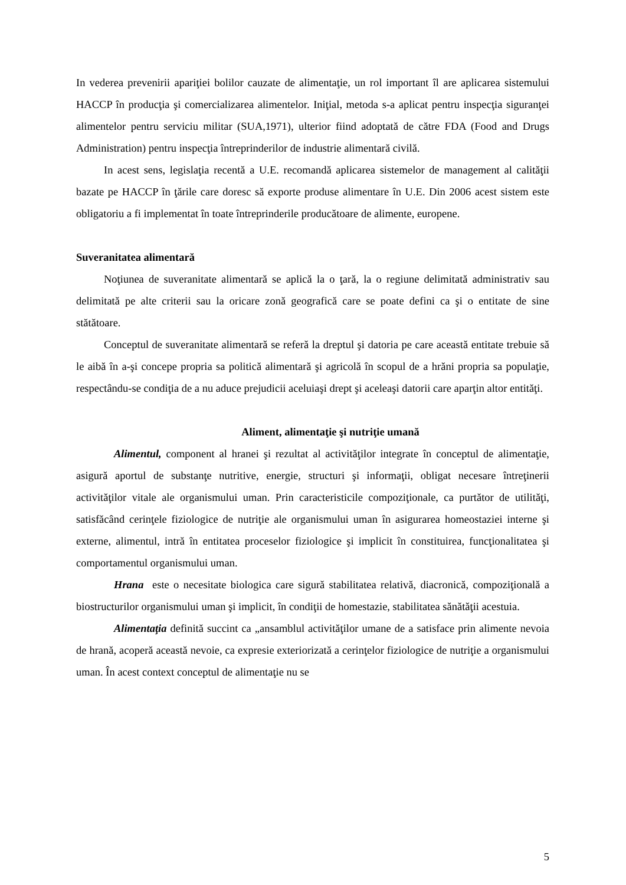In vederea prevenirii apariţiei bolilor cauzate de alimentaţie, un rol important îl are aplicarea sistemului HACCP în producţia şi comercializarea alimentelor. Iniţial, metoda s-a aplicat pentru inspecţia siguranţei alimentelor pentru serviciu militar (SUA,1971), ulterior fiind adoptată de către FDA (Food and Drugs Administration) pentru inspecţia întreprinderilor de industrie alimentară civilă.
In acest sens, legislaţia recentă a U.E. recomandă aplicarea sistemelor de management al calităţii bazate pe HACCP în ţările care doresc să exporte produse alimentare în U.E. Din 2006 acest sistem este obligatoriu a fi implementat în toate întreprinderile producătoare de alimente, europene.
Suveranitatea alimentară
Noţiunea de suveranitate alimentară se aplică la o ţară, la o regiune delimitată administrativ sau delimitată pe alte criterii sau la oricare zonă geografică care se poate defini ca şi o entitate de sine stătătoare.
Conceptul de suveranitate alimentară se referă la dreptul şi datoria pe care această entitate trebuie să le aibă în a-şi concepe propria sa politică alimentară şi agricolă în scopul de a hrăni propria sa populaţie, respectându-se condiţia de a nu aduce prejudicii aceluiaşi drept şi aceleaşi datorii care aparţin altor entităţi.
Aliment, alimentaţie şi nutriţie umană
Alimentul, component al hranei şi rezultat al activităţilor integrate în conceptul de alimentaţie, asigură aportul de substanţe nutritive, energie, structuri şi informaţii, obligat necesare întreţinerii activităţilor vitale ale organismului uman. Prin caracteristicile compoziţionale, ca purtător de utilităţi, satisfăcând cerinţele fiziologice de nutriţie ale organismului uman în asigurarea homeostaziei interne şi externe, alimentul, intră în entitatea proceselor fiziologice şi implicit în constituirea, funcţionalitatea şi comportamentul organismului uman.
Hrana este o necesitate biologica care sigură stabilitatea relativă, diacronică, compoziţională a biostructurilor organismului uman şi implicit, în condiţii de homestazie, stabilitatea sănătăţii acestuia.
Alimentaţia definită succint ca „ansamblul activităţilor umane de a satisface prin alimente nevoia de hrană, acoperă această nevoie, ca expresie exteriorizată a cerinţelor fiziologice de nutriţie a organismului uman. În acest context conceptul de alimentaţie nu se
5